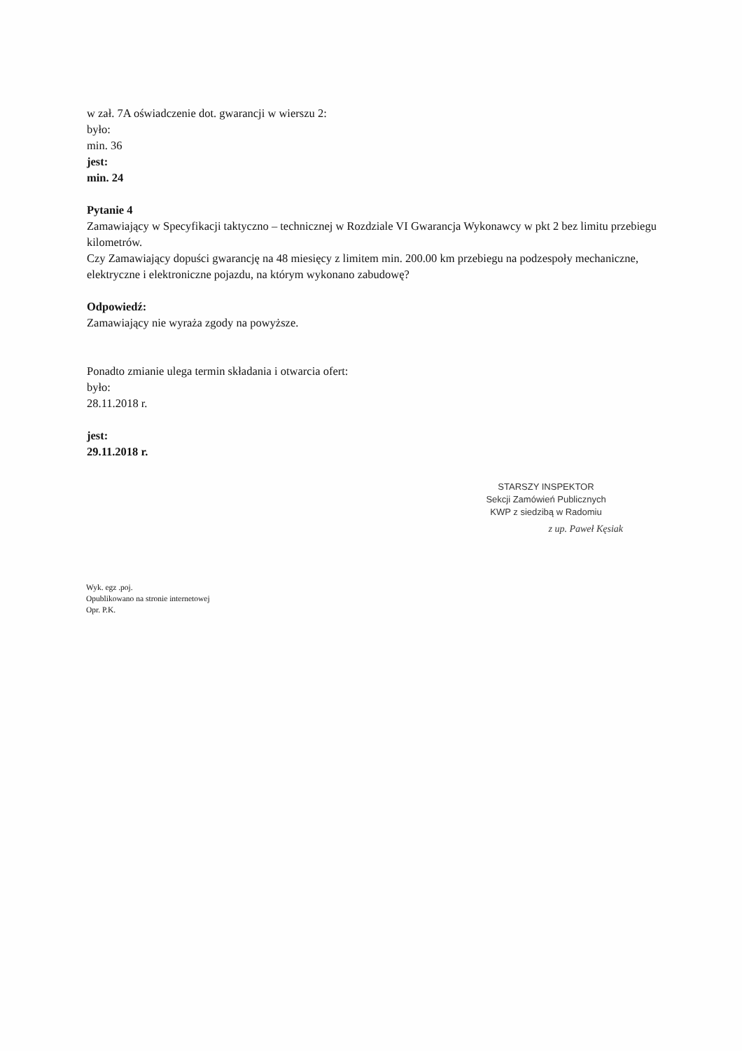w zał. 7A oświadczenie dot. gwarancji w wierszu 2:
było:
min. 36
jest:
min. 24
Pytanie 4
Zamawiający w Specyfikacji taktyczno – technicznej w Rozdziale VI Gwarancja Wykonawcy w pkt 2 bez limitu przebiegu kilometrów.
Czy Zamawiający dopuści gwarancję na 48 miesięcy z limitem min. 200.00 km przebiegu na podzespoły mechaniczne, elektryczne i elektroniczne pojazdu, na którym wykonano zabudowę?
Odpowiedź:
Zamawiający nie wyraża zgody na powyższe.
Ponadto zmianie ulega termin składania i otwarcia ofert:
było:
28.11.2018 r.
jest:
29.11.2018 r.
STARSZY INSPEKTOR
Sekcji Zamówień Publicznych
KWP z siedzibą w Radomiu
z up. Paweł Kęsiak
Wyk. egz .poj.
Opublikowano na stronie internetowej
Opr. P.K.